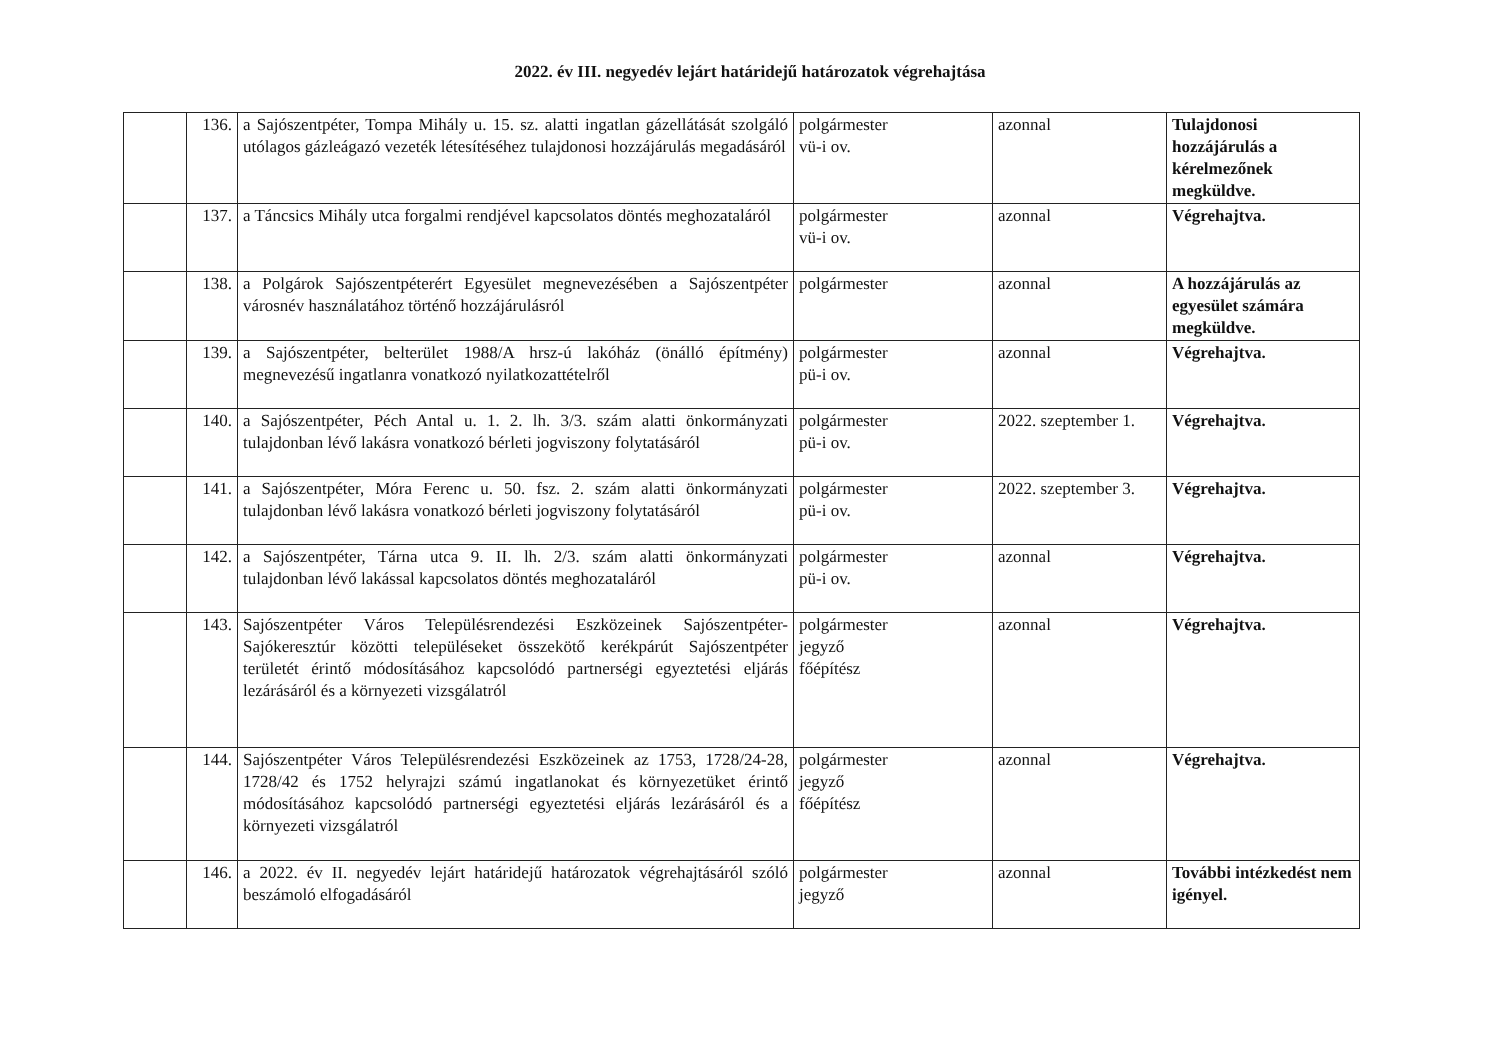2022. év III. negyedév lejárt határidejű határozatok végrehajtása
| | 136. | a Sajószentpéter, Tompa Mihály u. 15. sz. alatti ingatlan gázellátását szolgáló utólagos gázleágazó vezeték létesítéséhez tulajdonosi hozzájárulás megadásáról | polgármester vü-i ov. | azonnal | Tulajdonosi hozzájárulás a kérelmezőnek megküldve. |
| | 137. | a Táncsics Mihály utca forgalmi rendjével kapcsolatos döntés meghozataláról | polgármester vü-i ov. | azonnal | Végrehajtva. |
| | 138. | a Polgárok Sajószentpéterért Egyesület megnevezésében a Sajószentpéter városnév használatához történő hozzájárulásról | polgármester | azonnal | A hozzájárulás az egyesület számára megküldve. |
| | 139. | a Sajószentpéter, belterület 1988/A hrsz-ú lakóház (önálló építmény) megnevezésű ingatlanra vonatkozó nyilatkozattételről | polgármester pü-i ov. | azonnal | Végrehajtva. |
| | 140. | a Sajószentpéter, Péch Antal u. 1. 2. lh. 3/3. szám alatti önkormányzati tulajdonban lévő lakásra vonatkozó bérleti jogviszony folytatásáról | polgármester pü-i ov. | 2022. szeptember 1. | Végrehajtva. |
| | 141. | a Sajószentpéter, Móra Ferenc u. 50. fsz. 2. szám alatti önkormányzati tulajdonban lévő lakásra vonatkozó bérleti jogviszony folytatásáról | polgármester pü-i ov. | 2022. szeptember 3. | Végrehajtva. |
| | 142. | a Sajószentpéter, Tárna utca 9. II. lh. 2/3. szám alatti önkormányzati tulajdonban lévő lakással kapcsolatos döntés meghozataláról | polgármester pü-i ov. | azonnal | Végrehajtva. |
| | 143. | Sajószentpéter Város Településrendezési Eszközeinek Sajószentpéter-Sajókeresztúr közötti településeket összekötő kerékpárút Sajószentpéter területét érintő módosításához kapcsolódó partnerségi egyeztetési eljárás lezárásáról és a környezeti vizsgálatról | polgármester jegyző főépítész | azonnal | Végrehajtva. |
| | 144. | Sajószentpéter Város Településrendezési Eszközeinek az 1753, 1728/24-28, 1728/42 és 1752 helyrajzi számú ingatlanokat és környezetüket érintő módosításához kapcsolódó partnerségi egyeztetési eljárás lezárásáról és a környezeti vizsgálatról | polgármester jegyző főépítész | azonnal | Végrehajtva. |
| | 146. | a 2022. év II. negyedév lejárt határidejű határozatok végrehajtásáról szóló beszámoló elfogadásáról | polgármester jegyző | azonnal | További intézkedést nem igényel. |